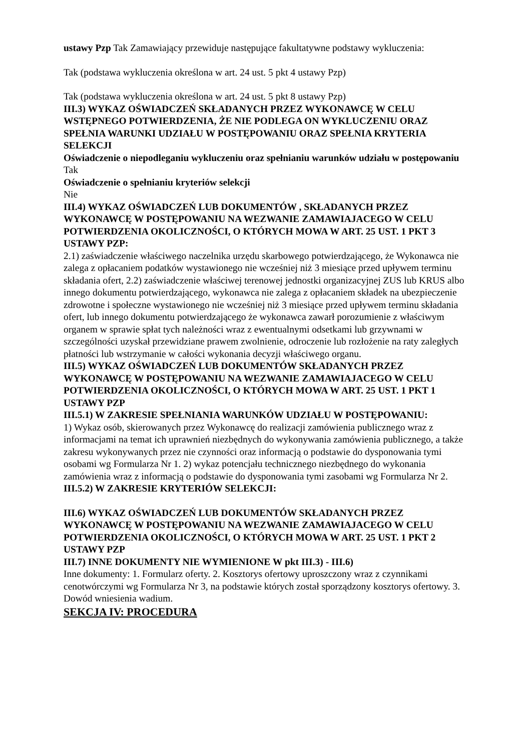ustawy Pzp Tak Zamawiający przewiduje następujące fakultatywne podstawy wykluczenia:
Tak (podstawa wykluczenia określona w art. 24 ust. 5 pkt 4 ustawy Pzp)
Tak (podstawa wykluczenia określona w art. 24 ust. 5 pkt 8 ustawy Pzp)
III.3) WYKAZ OŚWIADCZEŃ SKŁADANYCH PRZEZ WYKONAWCĘ W CELU WSTĘPNEGO POTWIERDZENIA, ŻE NIE PODLEGA ON WYKLUCZENIU ORAZ SPEŁNIA WARUNKI UDZIAŁU W POSTĘPOWANIU ORAZ SPEŁNIA KRYTERIA SELEKCJI
Oświadczenie o niepodleganiu wykluczeniu oraz spełnianiu warunków udziału w postępowaniu
Tak
Oświadczenie o spełnianiu kryteriów selekcji
Nie
III.4) WYKAZ OŚWIADCZEŃ LUB DOKUMENTÓW , SKŁADANYCH PRZEZ WYKONAWCĘ W POSTĘPOWANIU NA WEZWANIE ZAMAWIAJACEGO W CELU POTWIERDZENIA OKOLICZNOŚCI, O KTÓRYCH MOWA W ART. 25 UST. 1 PKT 3 USTAWY PZP:
2.1) zaświadczenie właściwego naczelnika urzędu skarbowego potwierdzającego, że Wykonawca nie zalega z opłacaniem podatków wystawionego nie wcześniej niż 3 miesiące przed upływem terminu składania ofert, 2.2) zaświadczenie właściwej terenowej jednostki organizacyjnej ZUS lub KRUS albo innego dokumentu potwierdzającego, wykonawca nie zalega z opłacaniem składek na ubezpieczenie zdrowotne i społeczne wystawionego nie wcześniej niż 3 miesiące przed upływem terminu składania ofert, lub innego dokumentu potwierdzającego że wykonawca zawarł porozumienie z właściwym organem w sprawie spłat tych należności wraz z ewentualnymi odsetkami lub grzywnami w szczególności uzyskał przewidziane prawem zwolnienie, odroczenie lub rozłożenie na raty zaległych płatności lub wstrzymanie w całości wykonania decyzji właściwego organu.
III.5) WYKAZ OŚWIADCZEŃ LUB DOKUMENTÓW SKŁADANYCH PRZEZ WYKONAWCĘ W POSTĘPOWANIU NA WEZWANIE ZAMAWIAJACEGO W CELU POTWIERDZENIA OKOLICZNOŚCI, O KTÓRYCH MOWA W ART. 25 UST. 1 PKT 1 USTAWY PZP
III.5.1) W ZAKRESIE SPEŁNIANIA WARUNKÓW UDZIAŁU W POSTĘPOWANIU:
1) Wykaz osób, skierowanych przez Wykonawcę do realizacji zamówienia publicznego wraz z informacjami na temat ich uprawnień niezbędnych do wykonywania zamówienia publicznego, a także zakresu wykonywanych przez nie czynności oraz informacją o podstawie do dysponowania tymi osobami wg Formularza Nr 1. 2) wykaz potencjału technicznego niezbędnego do wykonania zamówienia wraz z informacją o podstawie do dysponowania tymi zasobami wg Formularza Nr 2.
III.5.2) W ZAKRESIE KRYTERIÓW SELEKCJI:
III.6) WYKAZ OŚWIADCZEŃ LUB DOKUMENTÓW SKŁADANYCH PRZEZ WYKONAWCĘ W POSTĘPOWANIU NA WEZWANIE ZAMAWIAJACEGO W CELU POTWIERDZENIA OKOLICZNOŚCI, O KTÓRYCH MOWA W ART. 25 UST. 1 PKT 2 USTAWY PZP
III.7) INNE DOKUMENTY NIE WYMIENIONE W pkt III.3) - III.6)
Inne dokumenty: 1. Formularz oferty. 2. Kosztorys ofertowy uproszczony wraz z czynnikami cenotwórczymi wg Formularza Nr 3, na podstawie których został sporządzony kosztorys ofertowy. 3. Dowód wniesienia wadium.
SEKCJA IV: PROCEDURA